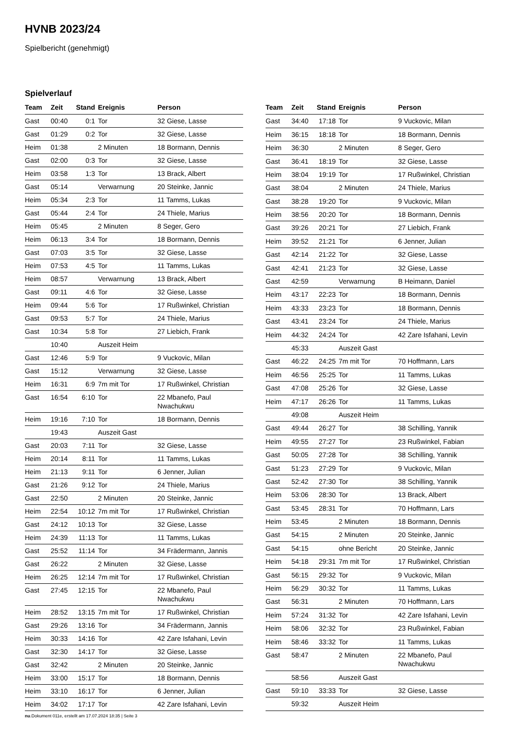HVNB 2023/24
Spielbericht (genehmigt)
Spielverlauf
| Team | Zeit | Stand | Ereignis | Person |
| --- | --- | --- | --- | --- |
| Gast | 00:40 | 0:1 | Tor | 32 Giese, Lasse |
| Gast | 01:29 | 0:2 | Tor | 32 Giese, Lasse |
| Heim | 01:38 | | 2 Minuten | 18 Bormann, Dennis |
| Gast | 02:00 | 0:3 | Tor | 32 Giese, Lasse |
| Heim | 03:58 | 1:3 | Tor | 13 Brack, Albert |
| Gast | 05:14 | | Verwarnung | 20 Steinke, Jannic |
| Heim | 05:34 | 2:3 | Tor | 11 Tamms, Lukas |
| Gast | 05:44 | 2:4 | Tor | 24 Thiele, Marius |
| Heim | 05:45 | | 2 Minuten | 8 Seger, Gero |
| Heim | 06:13 | 3:4 | Tor | 18 Bormann, Dennis |
| Gast | 07:03 | 3:5 | Tor | 32 Giese, Lasse |
| Heim | 07:53 | 4:5 | Tor | 11 Tamms, Lukas |
| Heim | 08:57 | | Verwarnung | 13 Brack, Albert |
| Gast | 09:11 | 4:6 | Tor | 32 Giese, Lasse |
| Heim | 09:44 | 5:6 | Tor | 17 Rußwinkel, Christian |
| Gast | 09:53 | 5:7 | Tor | 24 Thiele, Marius |
| Gast | 10:34 | 5:8 | Tor | 27 Liebich, Frank |
| | 10:40 | | Auszeit Heim | |
| Gast | 12:46 | 5:9 | Tor | 9 Vuckovic, Milan |
| Gast | 15:12 | | Verwarnung | 32 Giese, Lasse |
| Heim | 16:31 | 6:9 | 7m mit Tor | 17 Rußwinkel, Christian |
| Gast | 16:54 | 6:10 | Tor | 22 Mbanefo, Paul Nwachukwu |
| Heim | 19:16 | 7:10 | Tor | 18 Bormann, Dennis |
| | 19:43 | | Auszeit Gast | |
| Gast | 20:03 | 7:11 | Tor | 32 Giese, Lasse |
| Heim | 20:14 | 8:11 | Tor | 11 Tamms, Lukas |
| Heim | 21:13 | 9:11 | Tor | 6 Jenner, Julian |
| Gast | 21:26 | 9:12 | Tor | 24 Thiele, Marius |
| Gast | 22:50 | | 2 Minuten | 20 Steinke, Jannic |
| Heim | 22:54 | 10:12 | 7m mit Tor | 17 Rußwinkel, Christian |
| Gast | 24:12 | 10:13 | Tor | 32 Giese, Lasse |
| Heim | 24:39 | 11:13 | Tor | 11 Tamms, Lukas |
| Gast | 25:52 | 11:14 | Tor | 34 Frädermann, Jannis |
| Gast | 26:22 | | 2 Minuten | 32 Giese, Lasse |
| Heim | 26:25 | 12:14 | 7m mit Tor | 17 Rußwinkel, Christian |
| Gast | 27:45 | 12:15 | Tor | 22 Mbanefo, Paul Nwachukwu |
| Heim | 28:52 | 13:15 | 7m mit Tor | 17 Rußwinkel, Christian |
| Gast | 29:26 | 13:16 | Tor | 34 Frädermann, Jannis |
| Heim | 30:33 | 14:16 | Tor | 42 Zare Isfahani, Levin |
| Gast | 32:30 | 14:17 | Tor | 32 Giese, Lasse |
| Gast | 32:42 | | 2 Minuten | 20 Steinke, Jannic |
| Heim | 33:00 | 15:17 | Tor | 18 Bormann, Dennis |
| Heim | 33:10 | 16:17 | Tor | 6 Jenner, Julian |
| Heim | 34:02 | 17:17 | Tor | 42 Zare Isfahani, Levin |
| Team | Zeit | Stand | Ereignis | Person |
| --- | --- | --- | --- | --- |
| Gast | 34:40 | 17:18 | Tor | 9 Vuckovic, Milan |
| Heim | 36:15 | 18:18 | Tor | 18 Bormann, Dennis |
| Heim | 36:30 | | 2 Minuten | 8 Seger, Gero |
| Gast | 36:41 | 18:19 | Tor | 32 Giese, Lasse |
| Heim | 38:04 | 19:19 | Tor | 17 Rußwinkel, Christian |
| Gast | 38:04 | | 2 Minuten | 24 Thiele, Marius |
| Gast | 38:28 | 19:20 | Tor | 9 Vuckovic, Milan |
| Heim | 38:56 | 20:20 | Tor | 18 Bormann, Dennis |
| Gast | 39:26 | 20:21 | Tor | 27 Liebich, Frank |
| Heim | 39:52 | 21:21 | Tor | 6 Jenner, Julian |
| Gast | 42:14 | 21:22 | Tor | 32 Giese, Lasse |
| Gast | 42:41 | 21:23 | Tor | 32 Giese, Lasse |
| Gast | 42:59 | | Verwarnung | B Heimann, Daniel |
| Heim | 43:17 | 22:23 | Tor | 18 Bormann, Dennis |
| Heim | 43:33 | 23:23 | Tor | 18 Bormann, Dennis |
| Gast | 43:41 | 23:24 | Tor | 24 Thiele, Marius |
| Heim | 44:32 | 24:24 | Tor | 42 Zare Isfahani, Levin |
| | 45:33 | | Auszeit Gast | |
| Gast | 46:22 | 24:25 | 7m mit Tor | 70 Hoffmann, Lars |
| Heim | 46:56 | 25:25 | Tor | 11 Tamms, Lukas |
| Gast | 47:08 | 25:26 | Tor | 32 Giese, Lasse |
| Heim | 47:17 | 26:26 | Tor | 11 Tamms, Lukas |
| | 49:08 | | Auszeit Heim | |
| Gast | 49:44 | 26:27 | Tor | 38 Schilling, Yannik |
| Heim | 49:55 | 27:27 | Tor | 23 Rußwinkel, Fabian |
| Gast | 50:05 | 27:28 | Tor | 38 Schilling, Yannik |
| Gast | 51:23 | 27:29 | Tor | 9 Vuckovic, Milan |
| Gast | 52:42 | 27:30 | Tor | 38 Schilling, Yannik |
| Heim | 53:06 | 28:30 | Tor | 13 Brack, Albert |
| Gast | 53:45 | 28:31 | Tor | 70 Hoffmann, Lars |
| Heim | 53:45 | | 2 Minuten | 18 Bormann, Dennis |
| Gast | 54:15 | | 2 Minuten | 20 Steinke, Jannic |
| Gast | 54:15 | | ohne Bericht | 20 Steinke, Jannic |
| Heim | 54:18 | 29:31 | 7m mit Tor | 17 Rußwinkel, Christian |
| Gast | 56:15 | 29:32 | Tor | 9 Vuckovic, Milan |
| Heim | 56:29 | 30:32 | Tor | 11 Tamms, Lukas |
| Gast | 56:31 | | 2 Minuten | 70 Hoffmann, Lars |
| Heim | 57:24 | 31:32 | Tor | 42 Zare Isfahani, Levin |
| Heim | 58:06 | 32:32 | Tor | 23 Rußwinkel, Fabian |
| Heim | 58:46 | 33:32 | Tor | 11 Tamms, Lukas |
| Gast | 58:47 | | 2 Minuten | 22 Mbanefo, Paul Nwachukwu |
| | 58:56 | | Auszeit Gast | |
| Gast | 59:10 | 33:33 | Tor | 32 Giese, Lasse |
| | 59:32 | | Auszeit Heim | |
nu.Dokument 011e, erstellt am 17.07.2024 18:35 | Seite 3